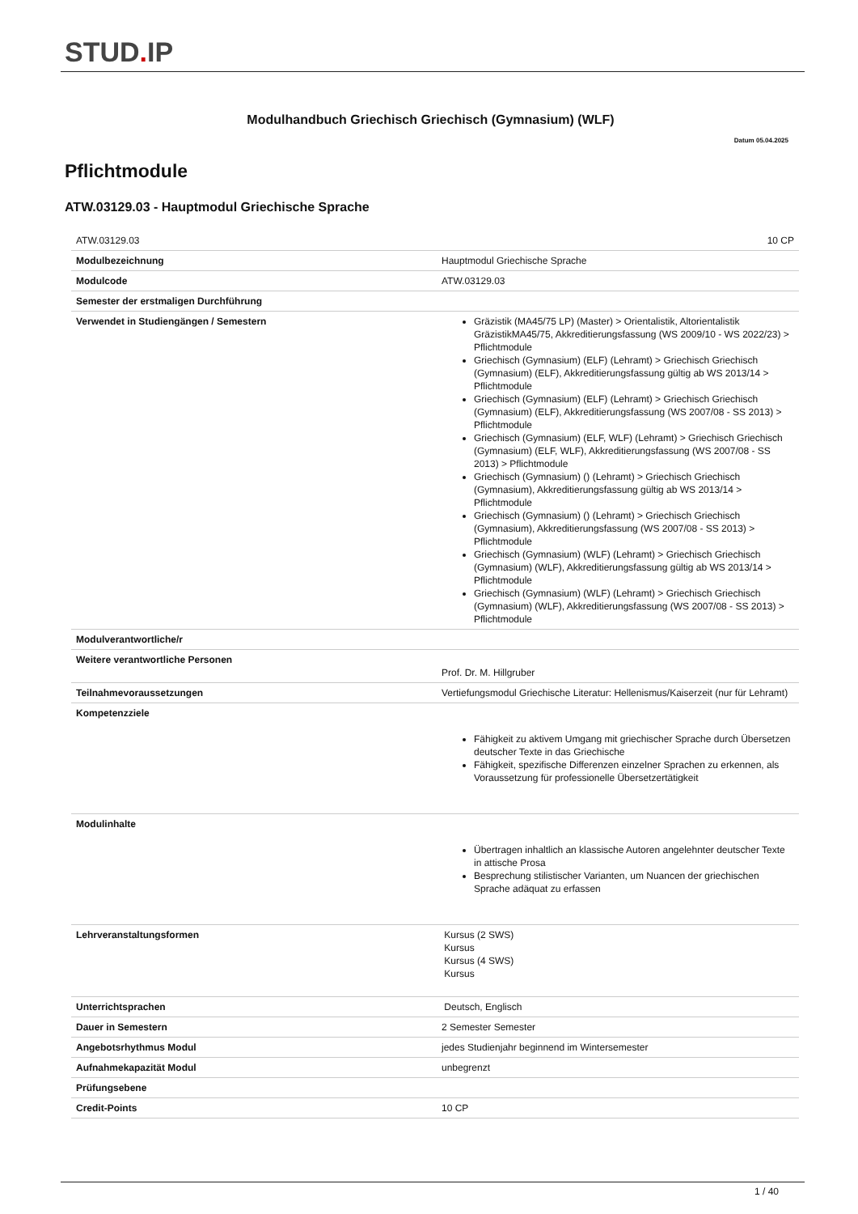STUD. IP
Modulhandbuch Griechisch Griechisch (Gymnasium) (WLF)
Datum 05.04.2025
Pflichtmodule
ATW.03129.03 - Hauptmodul Griechische Sprache
| ATW.03129.03 | 10 CP |
| Modulbezeichnung | Hauptmodul Griechische Sprache |
| Modulcode | ATW.03129.03 |
| Semester der erstmaligen Durchführung | |
| Verwendet in Studiengängen / Semestern | Gräzistik (MA45/75 LP) (Master) > Orientalistik, Altorientalistik GräzistikMA45/75, Akkreditierungsfassung (WS 2009/10 - WS 2022/23) > Pflichtmodule Griechisch (Gymnasium) (ELF) (Lehramt) > Griechisch Griechisch (Gymnasium) (ELF), Akkreditierungsfassung gültig ab WS 2013/14 > Pflichtmodule Griechisch (Gymnasium) (ELF) (Lehramt) > Griechisch Griechisch (Gymnasium) (ELF), Akkreditierungsfassung (WS 2007/08 - SS 2013) > Pflichtmodule Griechisch (Gymnasium) (ELF, WLF) (Lehramt) > Griechisch Griechisch (Gymnasium) (ELF, WLF), Akkreditierungsfassung (WS 2007/08 - SS 2013) > Pflichtmodule Griechisch (Gymnasium) () (Lehramt) > Griechisch Griechisch (Gymnasium), Akkreditierungsfassung gültig ab WS 2013/14 > Pflichtmodule Griechisch (Gymnasium) () (Lehramt) > Griechisch Griechisch (Gymnasium), Akkreditierungsfassung (WS 2007/08 - SS 2013) > Pflichtmodule Griechisch (Gymnasium) (WLF) (Lehramt) > Griechisch Griechisch (Gymnasium) (WLF), Akkreditierungsfassung gültig ab WS 2013/14 > Pflichtmodule Griechisch (Gymnasium) (WLF) (Lehramt) > Griechisch Griechisch (Gymnasium) (WLF), Akkreditierungsfassung (WS 2007/08 - SS 2013) > Pflichtmodule |
| Modulverantwortliche/r | |
| Weitere verantwortliche Personen | Prof. Dr. M. Hillgruber |
| Teilnahmevoraussetzungen | Vertiefungsmodul Griechische Literatur: Hellenismus/Kaiserzeit (nur für Lehramt) |
| Kompetenzziele | Fähigkeit zu aktivem Umgang mit griechischer Sprache durch Übersetzen deutscher Texte in das Griechische Fähigkeit, spezifische Differenzen einzelner Sprachen zu erkennen, als Voraussetzung für professionelle Übersetzertätigkeit |
| Modulinhalte | Übertragen inhaltlich an klassische Autoren angelehnter deutscher Texte in attische Prosa Besprechung stilistischer Varianten, um Nuancen der griechischen Sprache adäquat zu erfassen |
| Lehrveranstaltungsformen | Kursus (2 SWS) Kursus Kursus (4 SWS) Kursus |
| Unterrichtsprachen | Deutsch, Englisch |
| Dauer in Semestern | 2 Semester Semester |
| Angebotsrhythmus Modul | jedes Studienjahr beginnend im Wintersemester |
| Aufnahmekapazität Modul | unbegrenzt |
| Prüfungsebene | |
| Credit-Points | 10 CP |
1 / 40